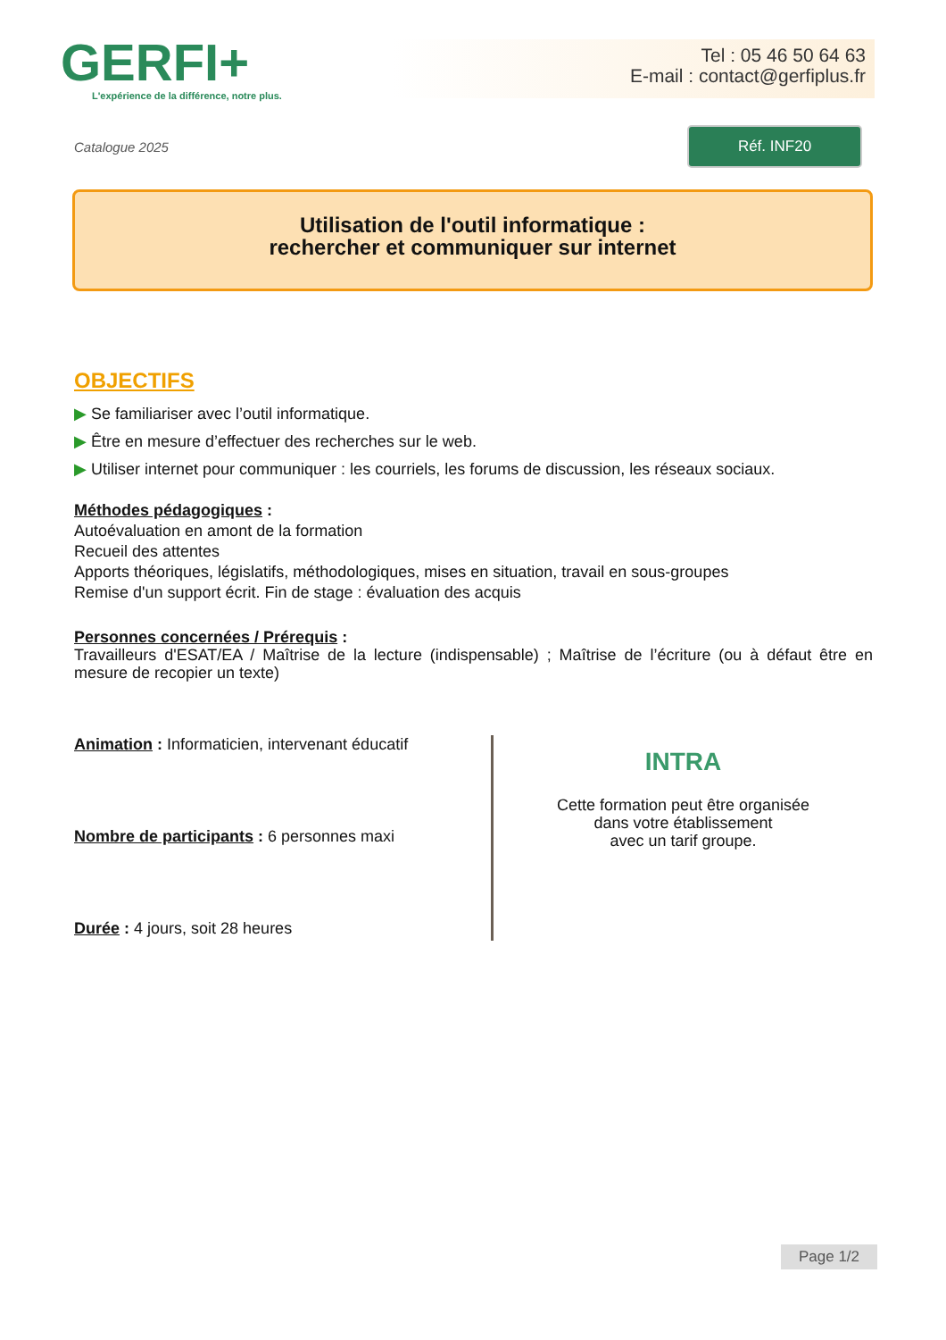GERFI+
L'expérience de la différence, notre plus.
Tel : 05 46 50 64 63
E-mail : contact@gerfiplus.fr
Catalogue 2025
Réf. INF20
Utilisation de l'outil informatique :
rechercher et communiquer sur internet
OBJECTIFS
▶ Se familiariser avec l’outil informatique.
▶ Être en mesure d’effectuer des recherches sur le web.
▶ Utiliser internet pour communiquer : les courriels, les forums de discussion, les réseaux sociaux.
Méthodes pédagogiques :
Autoévaluation en amont de la formation
Recueil des attentes
Apports théoriques, législatifs, méthodologiques, mises en situation, travail en sous-groupes
Remise d'un support écrit. Fin de stage : évaluation des acquis
Personnes concernées / Prérequis :
Travailleurs d'ESAT/EA / Maîtrise de la lecture (indispensable) ; Maîtrise de l’écriture (ou à défaut être en mesure de recopier un texte)
Animation : Informaticien, intervenant éducatif
Nombre de participants : 6 personnes maxi
Durée : 4 jours, soit 28 heures
INTRA
Cette formation peut être organisée
dans votre établissement
avec un tarif groupe.
Page 1/2